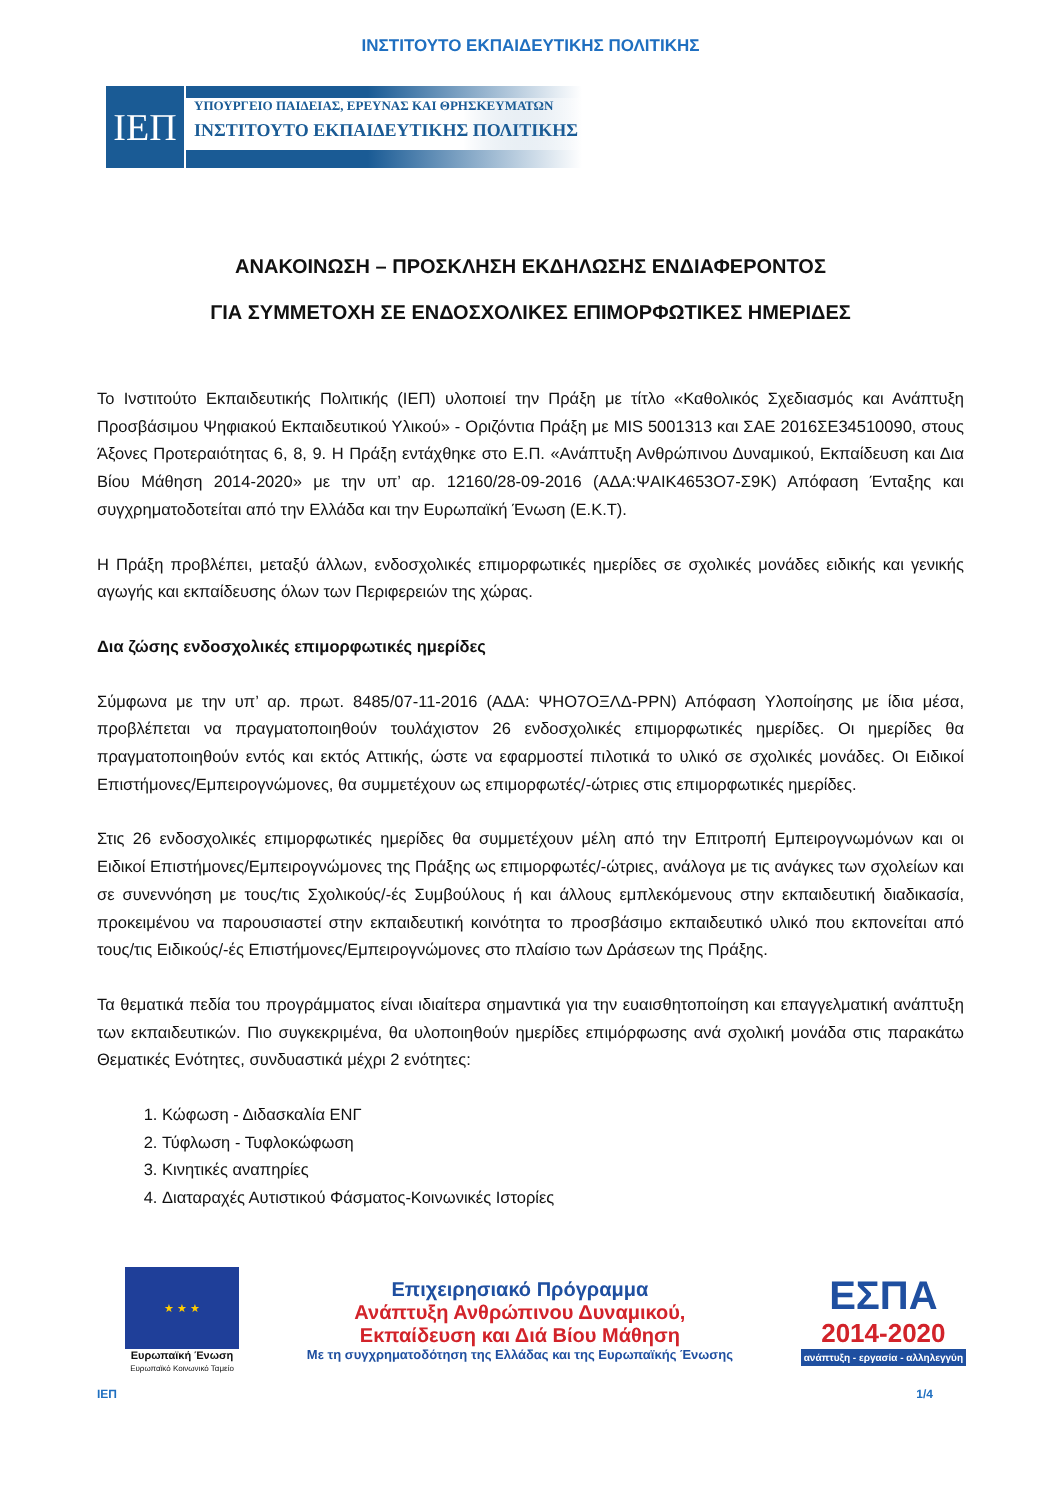ΙΝΣΤΙΤΟΥΤΟ ΕΚΠΑΙΔΕΥΤΙΚΗΣ ΠΟΛΙΤΙΚΗΣ
ΙΕΠ
ΥΠΟΥΡΓΕΙΟ ΠΑΙΔΕΙΑΣ, ΕΡΕΥΝΑΣ ΚΑΙ ΘΡΗΣΚΕΥΜΑΤΩΝ
ΙΝΣΤΙΤΟΥΤΟ ΕΚΠΑΙΔΕΥΤΙΚΗΣ ΠΟΛΙΤΙΚΗΣ
ΑΝΑΚΟΙΝΩΣΗ – ΠΡΟΣΚΛΗΣΗ ΕΚΔΗΛΩΣΗΣ ΕΝΔΙΑΦΕΡΟΝΤΟΣ
ΓΙΑ ΣΥΜΜΕΤΟΧΗ ΣΕ ΕΝΔΟΣΧΟΛΙΚΕΣ ΕΠΙΜΟΡΦΩΤΙΚΕΣ ΗΜΕΡΙΔΕΣ
Το Ινστιτούτο Εκπαιδευτικής Πολιτικής (ΙΕΠ) υλοποιεί την Πράξη με τίτλο «Καθολικός Σχεδιασμός και Ανάπτυξη Προσβάσιμου Ψηφιακού Εκπαιδευτικού Υλικού» - Οριζόντια Πράξη με MIS 5001313 και ΣΑΕ 2016ΣΕ34510090, στους Άξονες Προτεραιότητας 6, 8, 9. Η Πράξη εντάχθηκε στο Ε.Π. «Ανάπτυξη Ανθρώπινου Δυναμικού, Εκπαίδευση και Δια Βίου Μάθηση 2014-2020» με την υπ’ αρ. 12160/28-09-2016 (ΑΔΑ:ΨΑΙΚ4653Ο7-Σ9Κ) Απόφαση Ένταξης και συγχρηματοδοτείται από την Ελλάδα και την Ευρωπαϊκή Ένωση (Ε.Κ.Τ).
Η Πράξη προβλέπει, μεταξύ άλλων, ενδοσχολικές επιμορφωτικές ημερίδες σε σχολικές μονάδες ειδικής και γενικής αγωγής και εκπαίδευσης όλων των Περιφερειών της χώρας.
Δια ζώσης ενδοσχολικές επιμορφωτικές ημερίδες
Σύμφωνα με την υπ’ αρ. πρωτ. 8485/07-11-2016 (ΑΔΑ: ΨΗΟ7ΟΞΛΔ-ΡΡΝ) Απόφαση Υλοποίησης με ίδια μέσα, προβλέπεται να πραγματοποιηθούν τουλάχιστον 26 ενδοσχολικές επιμορφωτικές ημερίδες. Οι ημερίδες θα πραγματοποιηθούν εντός και εκτός Αττικής, ώστε να εφαρμοστεί πιλοτικά το υλικό σε σχολικές μονάδες. Οι Ειδικοί Επιστήμονες/Εμπειρογνώμονες, θα συμμετέχουν ως επιμορφωτές/-ώτριες στις επιμορφωτικές ημερίδες.
Στις 26 ενδοσχολικές επιμορφωτικές ημερίδες θα συμμετέχουν μέλη από την Επιτροπή Εμπειρογνωμόνων και οι Ειδικοί Επιστήμονες/Εμπειρογνώμονες της Πράξης ως επιμορφωτές/-ώτριες, ανάλογα με τις ανάγκες των σχολείων και σε συνεννόηση με τους/τις Σχολικούς/-ές Συμβούλους ή και άλλους εμπλεκόμενους στην εκπαιδευτική διαδικασία, προκειμένου να παρουσιαστεί στην εκπαιδευτική κοινότητα το προσβάσιμο εκπαιδευτικό υλικό που εκπονείται από τους/τις Ειδικούς/-ές Επιστήμονες/Εμπειρογνώμονες στο πλαίσιο των Δράσεων της Πράξης.
Τα θεματικά πεδία του προγράμματος είναι ιδιαίτερα σημαντικά για την ευαισθητοποίηση και επαγγελματική ανάπτυξη των εκπαιδευτικών. Πιο συγκεκριμένα, θα υλοποιηθούν ημερίδες επιμόρφωσης ανά σχολική μονάδα στις παρακάτω Θεματικές Ενότητες, συνδυαστικά μέχρι 2 ενότητες:
1. Κώφωση - Διδασκαλία ΕΝΓ
2. Τύφλωση - Τυφλοκώφωση
3. Κινητικές αναπηρίες
4. Διαταραχές Αυτιστικού Φάσματος-Κοινωνικές Ιστορίες
★ ★ ★
Ευρωπαϊκή Ένωση
Ευρωπαϊκό Κοινωνικό Ταμείο
Επιχειρησιακό Πρόγραμμα
Ανάπτυξη Ανθρώπινου Δυναμικού,
Εκπαίδευση και Διά Βίου Μάθηση
Με τη συγχρηματοδότηση της Ελλάδας και της Ευρωπαϊκής Ένωσης
ΕΣΠΑ
2014-2020
ανάπτυξη - εργασία - αλληλεγγύη
ΙΕΠ 1/4